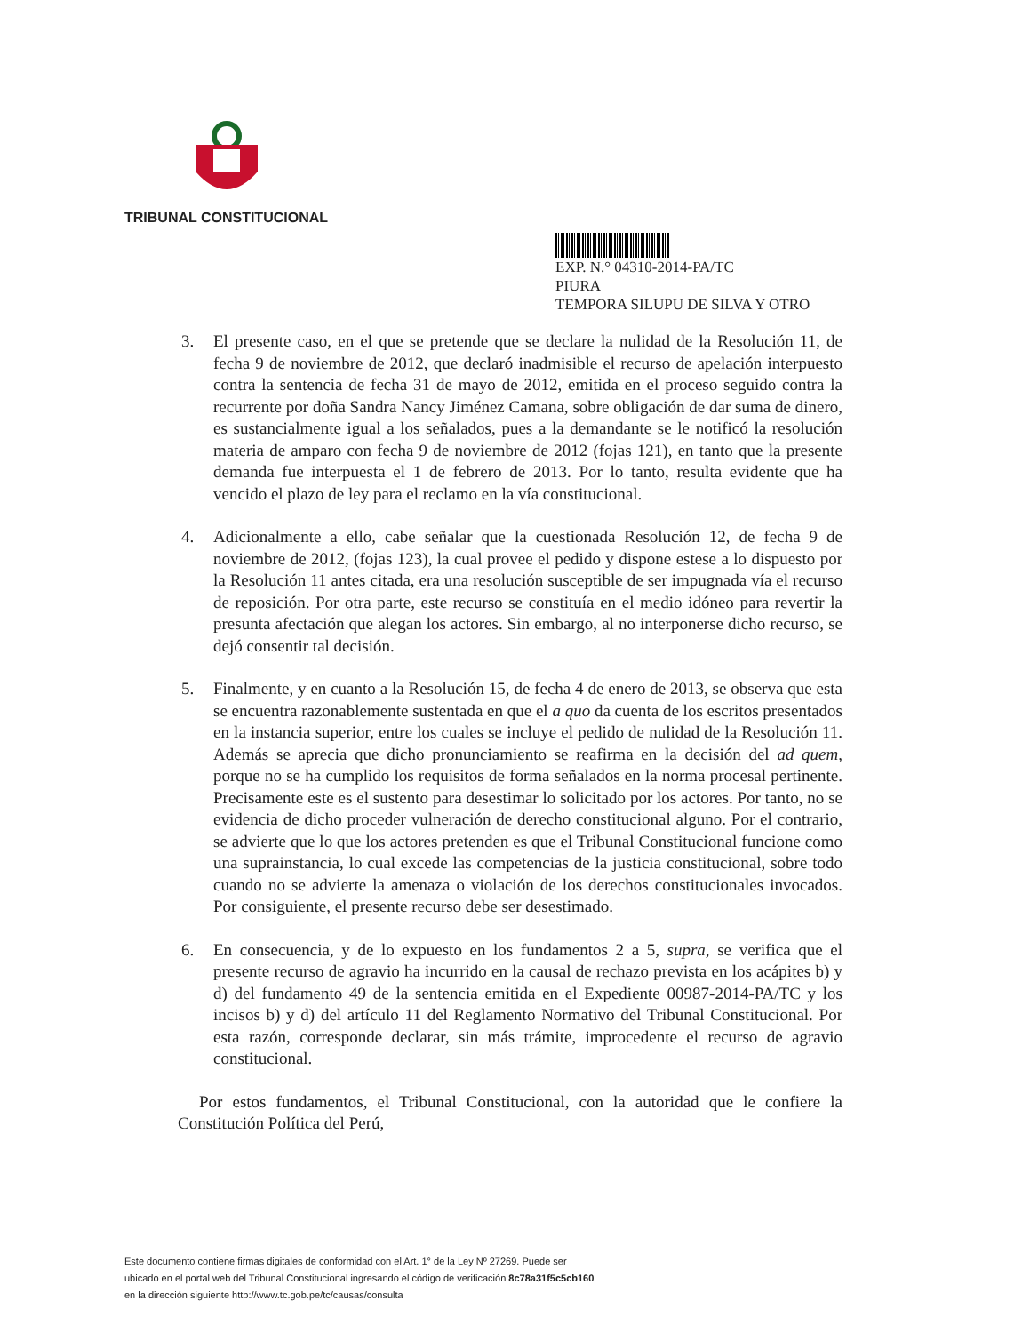TRIBUNAL CONSTITUCIONAL
EXP. N.° 04310-2014-PA/TC
PIURA
TEMPORA SILUPU DE SILVA Y OTRO
3. El presente caso, en el que se pretende que se declare la nulidad de la Resolución 11, de fecha 9 de noviembre de 2012, que declaró inadmisible el recurso de apelación interpuesto contra la sentencia de fecha 31 de mayo de 2012, emitida en el proceso seguido contra la recurrente por doña Sandra Nancy Jiménez Camana, sobre obligación de dar suma de dinero, es sustancialmente igual a los señalados, pues a la demandante se le notificó la resolución materia de amparo con fecha 9 de noviembre de 2012 (fojas 121), en tanto que la presente demanda fue interpuesta el 1 de febrero de 2013. Por lo tanto, resulta evidente que ha vencido el plazo de ley para el reclamo en la vía constitucional.
4. Adicionalmente a ello, cabe señalar que la cuestionada Resolución 12, de fecha 9 de noviembre de 2012, (fojas 123), la cual provee el pedido y dispone estese a lo dispuesto por la Resolución 11 antes citada, era una resolución susceptible de ser impugnada vía el recurso de reposición. Por otra parte, este recurso se constituía en el medio idóneo para revertir la presunta afectación que alegan los actores. Sin embargo, al no interponerse dicho recurso, se dejó consentir tal decisión.
5. Finalmente, y en cuanto a la Resolución 15, de fecha 4 de enero de 2013, se observa que esta se encuentra razonablemente sustentada en que el a quo da cuenta de los escritos presentados en la instancia superior, entre los cuales se incluye el pedido de nulidad de la Resolución 11. Además se aprecia que dicho pronunciamiento se reafirma en la decisión del ad quem, porque no se ha cumplido los requisitos de forma señalados en la norma procesal pertinente. Precisamente este es el sustento para desestimar lo solicitado por los actores. Por tanto, no se evidencia de dicho proceder vulneración de derecho constitucional alguno. Por el contrario, se advierte que lo que los actores pretenden es que el Tribunal Constitucional funcione como una suprainstancia, lo cual excede las competencias de la justicia constitucional, sobre todo cuando no se advierte la amenaza o violación de los derechos constitucionales invocados. Por consiguiente, el presente recurso debe ser desestimado.
6. En consecuencia, y de lo expuesto en los fundamentos 2 a 5, supra, se verifica que el presente recurso de agravio ha incurrido en la causal de rechazo prevista en los acápites b) y d) del fundamento 49 de la sentencia emitida en el Expediente 00987-2014-PA/TC y los incisos b) y d) del artículo 11 del Reglamento Normativo del Tribunal Constitucional. Por esta razón, corresponde declarar, sin más trámite, improcedente el recurso de agravio constitucional.
Por estos fundamentos, el Tribunal Constitucional, con la autoridad que le confiere la Constitución Política del Perú,
Este documento contiene firmas digitales de conformidad con el Art. 1° de la Ley Nº 27269. Puede ser
ubicado en el portal web del Tribunal Constitucional ingresando el código de verificación 8c78a31f5c5cb160
en la dirección siguiente http://www.tc.gob.pe/tc/causas/consulta